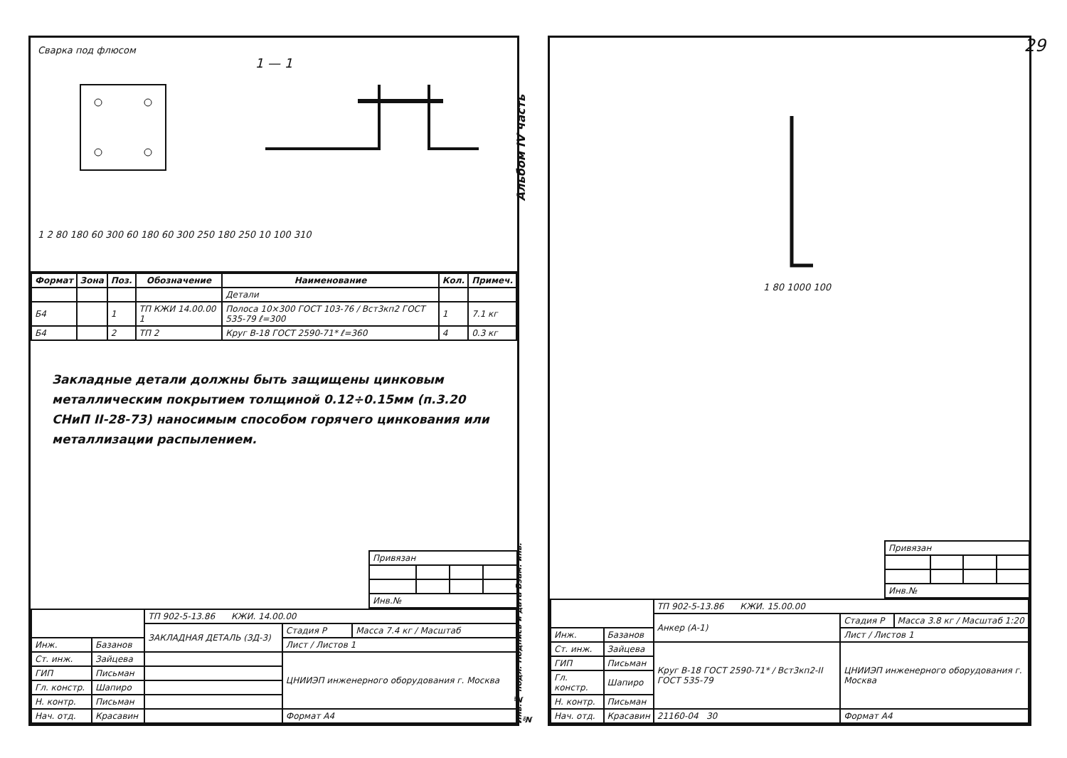29
Сварка под флюсом
1 — 1
1 2 80 180 60 300 60 180 60 300 250 180 250 10 100 310
| Формат | Зона | Поз. | Обозначение | Наименование | Кол. | Примеч. |
| --- | --- | --- | --- | --- | --- | --- |
| | | | | Детали | | |
| Б4 | | 1 | ТП КЖИ 14.00.00 1 | Полоса 10×300 ГОСТ 103-76 / Вст3кп2 ГОСТ 535-79 ℓ=300 | 1 | 7.1 кг |
| Б4 | | 2 | ТП 2 | Круг В-18 ГОСТ 2590-71* ℓ=360 | 4 | 0.3 кг |
Закладные детали должны быть защищены цинковым металлическим покрытием толщиной 0.12÷0.15мм (п.3.20 СНиП II-28-73) наносимым способом горячего цинкования или металлизации распылением.
| Привязан | | | |
| Инв.№ | | | |
| | | ТП 902-5-13.86 КЖИ. 14.00.00 | | |
| | | ЗАКЛАДНАЯ ДЕТАЛЬ (ЗД-3) | Стадия Р | Масса 7.4 кг / Масштаб |
| Инж. | Базанов | | Лист / Листов 1 | |
| Ст. инж. | Зайцева | | ЦНИИЭП инженерного оборудования г. Москва | |
| ГИП | Письман | | | |
| Гл. констр. | Шапиро | | | |
| Н. контр. | Письман | | | |
| Нач. отд. | Красавин | | Формат А4 | |
Альбом IV часть
1 80 1000 100
Инв.№ подл. Подпись и дата Взам. инв.№
| Привязан | | | |
| Инв.№ | | | |
| | | ТП 902-5-13.86 КЖИ. 15.00.00 | | |
| | | Анкер (А-1) | Стадия Р | Масса 3.8 кг / Масштаб 1:20 |
| Инж. | Базанов | | Лист / Листов 1 | |
| Ст. инж. | Зайцева | Круг В-18 ГОСТ 2590-71* / Вст3кп2-II ГОСТ 535-79 | ЦНИИЭП инженерного оборудования г. Москва | |
| ГИП | Письман | | | |
| Гл. констр. | Шапиро | | | |
| Н. контр. | Письман | | | |
| Нач. отд. | Красавин | 21160-04 30 | Формат А4 | |